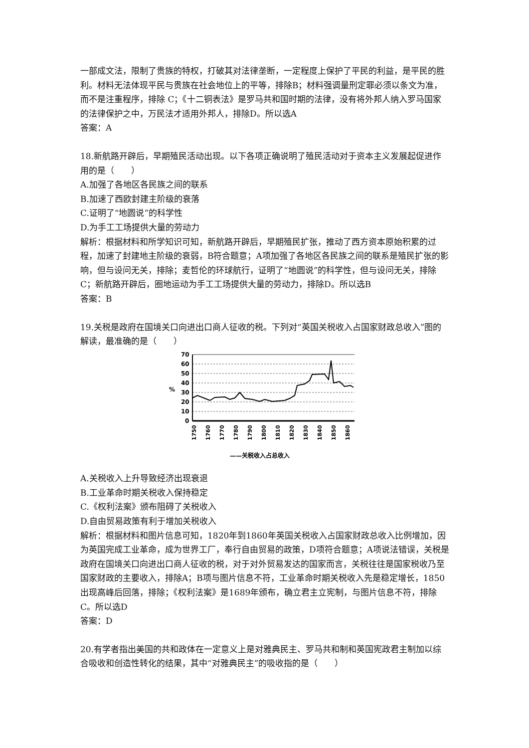一部成文法，限制了贵族的特权，打破其对法律垄断，一定程度上保护了平民的利益，是平民的胜利。材料无法体现平民与贵族在社会地位上的平等，排除B；材料强调量刑定罪必须以条文为准，而不是注重程序，排除 C；《十二铜表法》是罗马共和国时期的法律，没有将外邦人纳入罗马国家的法律保护之中，万民法才适用外邦人，排除D。所以选A
答案：A
18.新航路开辟后，早期殖民活动出现。以下各项正确说明了殖民活动对于资本主义发展起促进作用的是（　　）
A.加强了各地区各民族之间的联系
B.加速了西欧封建主阶级的衰落
C.证明了“地圆说”的科学性
D.为手工工场提供大量的劳动力
解析：根据材料和所学知识可知，新航路开辟后，早期殖民扩张，推动了西方资本原始积累的过程，加速了封建地主阶级的衰弱，B符合题意；A项加强了各地区各民族之间的联系是殖民扩张的影响，但与设问无关，排除；麦哲伦的环球航行，证明了“地圆说”的科学性，但与设问无关，排除C；新航路开辟后，圈地运动为手工工场提供大量的劳动力，排除D。所以选B
答案：B
19.关税是政府在国境关口向进出口商人征收的税。下列对“英国关税收入占国家财政总收入”图的解读，最准确的是（　　）
%
70
60
50
40
30
20
10
0
1750
1760
1770
1780
1790
1800
1810
1820
1830
1840
1850
1860
——关税收入占总收入
A.关税收入上升导致经济出现衰退
B.工业革命时期关税收入保持稳定
C.《权利法案》颁布阻碍了关税收入
D.自由贸易政策有利于增加关税收入
解析：根据材料和图片信息可知，1820年到1860年英国关税收入占国家财政总收入比例增加，因为英国完成工业革命，成为世界工厂，奉行自由贸易的政策，D项符合题意；A项说法错误，关税是政府在国境关口向进出口商人征收的税，对于对外贸易发达的国家而言，关税往往是国家税收乃至国家财政的主要收入，排除A；B项与图片信息不符，工业革命时期关税收入先是稳定增长，1850出现高峰后回落，排除；《权利法案》是1689年颁布，确立君主立宪制，与图片信息不符，排除C。所以选D
答案：D
20.有学者指出美国的共和政体在一定意义上是对雅典民主、罗马共和制和英国宪政君主制加以综合吸收和创造性转化的结果，其中“对雅典民主”的吸收指的是（　　）